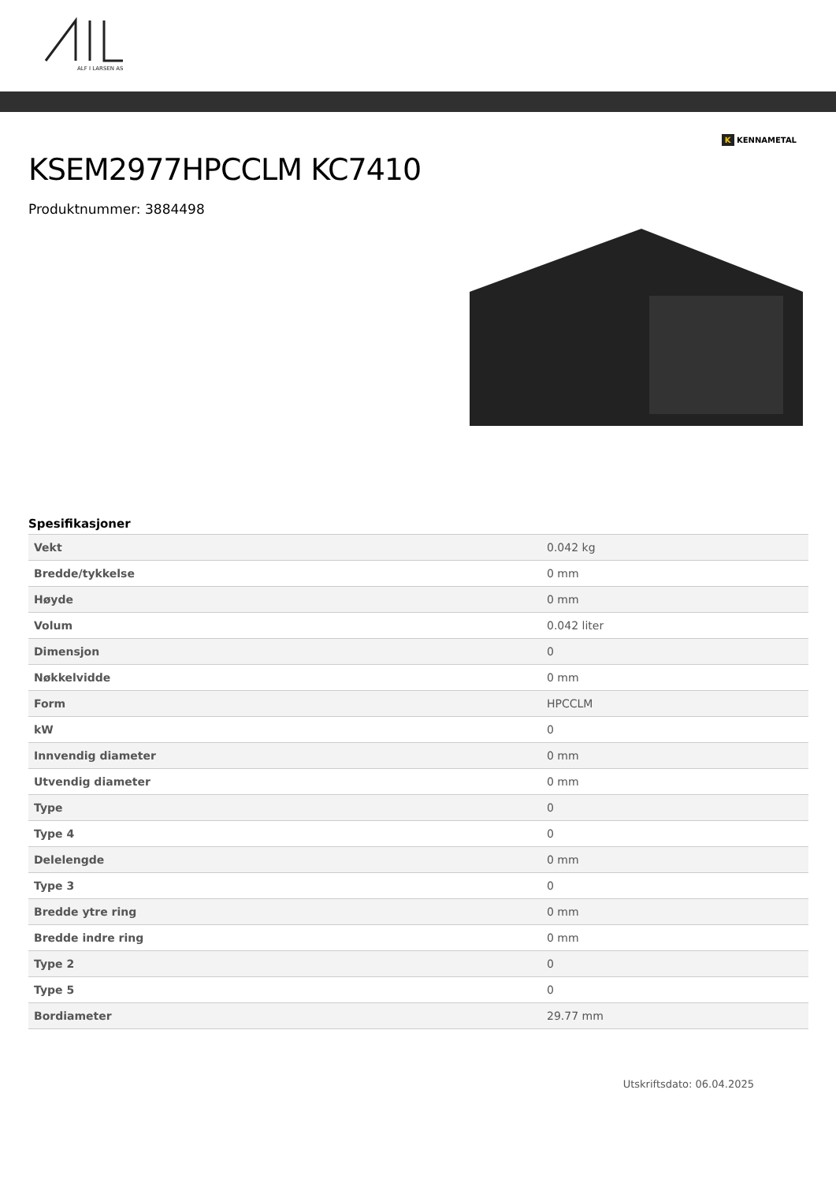ALF I LARSEN AS
K KENNAMETAL
KSEM2977HPCCLM KC7410
Produktnummer: 3884498
Spesifikasjoner
| Vekt | 0.042 kg |
| Bredde/tykkelse | 0 mm |
| Høyde | 0 mm |
| Volum | 0.042 liter |
| Dimensjon | 0 |
| Nøkkelvidde | 0 mm |
| Form | HPCCLM |
| kW | 0 |
| Innvendig diameter | 0 mm |
| Utvendig diameter | 0 mm |
| Type | 0 |
| Type 4 | 0 |
| Delelengde | 0 mm |
| Type 3 | 0 |
| Bredde ytre ring | 0 mm |
| Bredde indre ring | 0 mm |
| Type 2 | 0 |
| Type 5 | 0 |
| Bordiameter | 29.77 mm |
Utskriftsdato: 06.04.2025